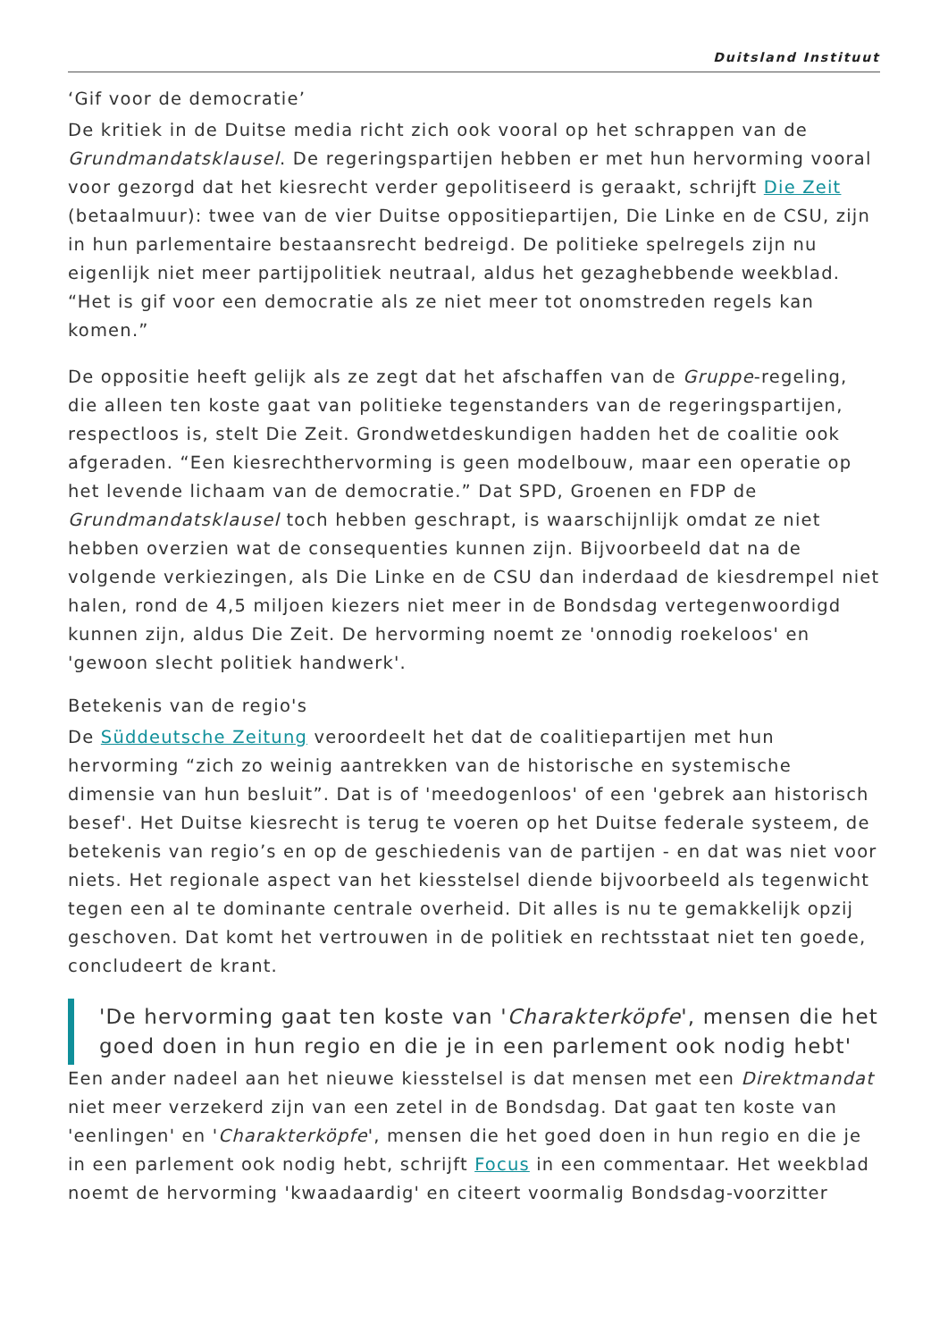Duitsland Instituut
‘Gif voor de democratie’
De kritiek in de Duitse media richt zich ook vooral op het schrappen van de Grundmandatsklausel. De regeringspartijen hebben er met hun hervorming vooral voor gezorgd dat het kiesrecht verder gepolitiseerd is geraakt, schrijft Die Zeit (betaalmuur): twee van de vier Duitse oppositiepartijen, Die Linke en de CSU, zijn in hun parlementaire bestaansrecht bedreigd. De politieke spelregels zijn nu eigenlijk niet meer partijpolitiek neutraal, aldus het gezaghebbende weekblad. “Het is gif voor een democratie als ze niet meer tot onomstreden regels kan komen.”
De oppositie heeft gelijk als ze zegt dat het afschaffen van de Gruppe-regeling, die alleen ten koste gaat van politieke tegenstanders van de regeringspartijen, respectloos is, stelt Die Zeit. Grondwetdeskundigen hadden het de coalitie ook afgeraden. “Een kiesrechthervorming is geen modelbouw, maar een operatie op het levende lichaam van de democratie.” Dat SPD, Groenen en FDP de Grundmandatsklausel toch hebben geschrapt, is waarschijnlijk omdat ze niet hebben overzien wat de consequenties kunnen zijn. Bijvoorbeeld dat na de volgende verkiezingen, als Die Linke en de CSU dan inderdaad de kiesdrempel niet halen, rond de 4,5 miljoen kiezers niet meer in de Bondsdag vertegenwoordigd kunnen zijn, aldus Die Zeit. De hervorming noemt ze 'onnodig roekeloos' en 'gewoon slecht politiek handwerk'.
Betekenis van de regio's
De Süddeutsche Zeitung veroordeelt het dat de coalitiepartijen met hun hervorming “zich zo weinig aantrekken van de historische en systemische dimensie van hun besluit”. Dat is of 'meedogenloos' of een 'gebrek aan historisch besef'. Het Duitse kiesrecht is terug te voeren op het Duitse federale systeem, de betekenis van regio’s en op de geschiedenis van de partijen - en dat was niet voor niets. Het regionale aspect van het kiesstelsel diende bijvoorbeeld als tegenwicht tegen een al te dominante centrale overheid. Dit alles is nu te gemakkelijk opzij geschoven. Dat komt het vertrouwen in de politiek en rechtsstaat niet ten goede, concludeert de krant.
'De hervorming gaat ten koste van 'Charakterköpfe', mensen die het goed doen in hun regio en die je in een parlement ook nodig hebt'
Een ander nadeel aan het nieuwe kiesstelsel is dat mensen met een Direktmandat niet meer verzekerd zijn van een zetel in de Bondsdag. Dat gaat ten koste van 'eenlingen' en 'Charakterköpfe', mensen die het goed doen in hun regio en die je in een parlement ook nodig hebt, schrijft Focus in een commentaar. Het weekblad noemt de hervorming 'kwaadaardig' en citeert voormalig Bondsdag-voorzitter